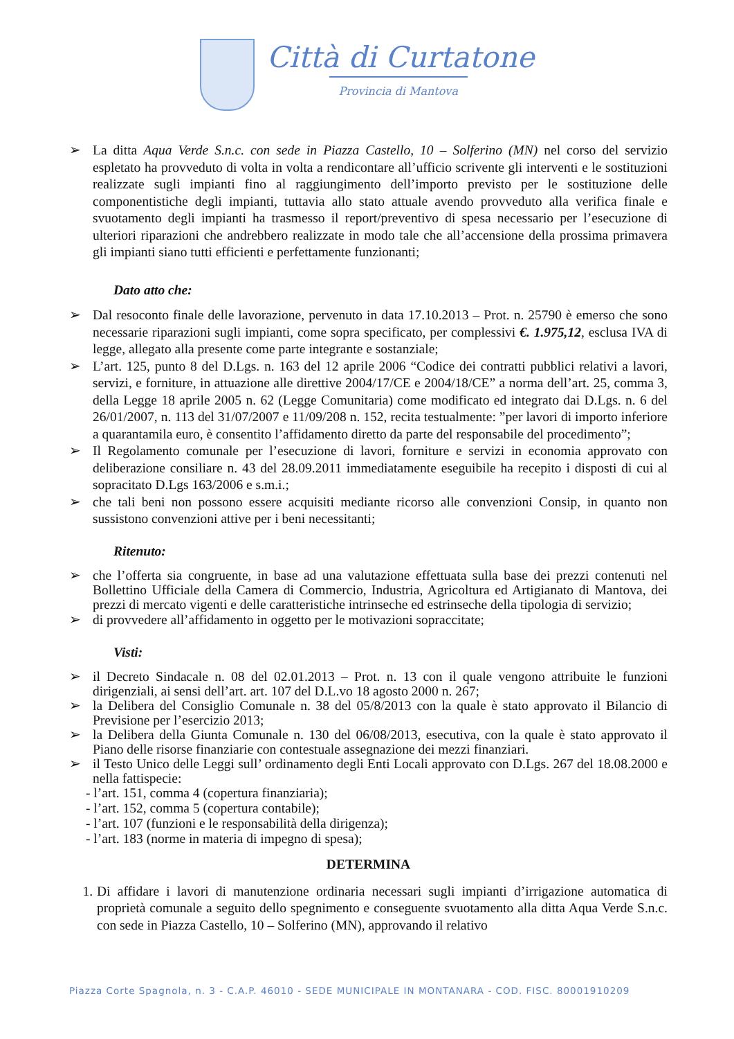Città di Curtatone
Provincia di Mantova
➢ La ditta Aqua Verde S.n.c. con sede in Piazza Castello, 10 – Solferino (MN) nel corso del servizio espletato ha provveduto di volta in volta a rendicontare all’ufficio scrivente gli interventi e le sostituzioni realizzate sugli impianti fino al raggiungimento dell’importo previsto per le sostituzione delle componentistiche degli impianti, tuttavia allo stato attuale avendo provveduto alla verifica finale e svuotamento degli impianti ha trasmesso il report/preventivo di spesa necessario per l’esecuzione di ulteriori riparazioni che andrebbero realizzate in modo tale che all’accensione della prossima primavera gli impianti siano tutti efficienti e perfettamente funzionanti;
Dato atto che:
➢ Dal resoconto finale delle lavorazione, pervenuto in data 17.10.2013 – Prot. n. 25790 è emerso che sono necessarie riparazioni sugli impianti, come sopra specificato, per complessivi €. 1.975,12, esclusa IVA di legge, allegato alla presente come parte integrante e sostanziale;
➢ L’art. 125, punto 8 del D.Lgs. n. 163 del 12 aprile 2006 “Codice dei contratti pubblici relativi a lavori, servizi, e forniture, in attuazione alle direttive 2004/17/CE e 2004/18/CE” a norma dell’art. 25, comma 3, della Legge 18 aprile 2005 n. 62 (Legge Comunitaria) come modificato ed integrato dai D.Lgs. n. 6 del 26/01/2007, n. 113 del 31/07/2007 e 11/09/208 n. 152, recita testualmente: ”per lavori di importo inferiore a quarantamila euro, è consentito l’affidamento diretto da parte del responsabile del procedimento”;
➢ Il Regolamento comunale per l’esecuzione di lavori, forniture e servizi in economia approvato con deliberazione consiliare n. 43 del 28.09.2011 immediatamente eseguibile ha recepito i disposti di cui al sopracitato D.Lgs 163/2006 e s.m.i.;
➢ che tali beni non possono essere acquisiti mediante ricorso alle convenzioni Consip, in quanto non sussistono convenzioni attive per i beni necessitanti;
Ritenuto:
➢ che l’offerta sia congruente, in base ad una valutazione effettuata sulla base dei prezzi contenuti nel Bollettino Ufficiale della Camera di Commercio, Industria, Agricoltura ed Artigianato di Mantova, dei prezzi di mercato vigenti e delle caratteristiche intrinseche ed estrinseche della tipologia di servizio;
➢ di provvedere all’affidamento in oggetto per le motivazioni sopraccitate;
Visti:
➢ il Decreto Sindacale n. 08 del 02.01.2013 – Prot. n. 13 con il quale vengono attribuite le funzioni dirigenziali, ai sensi dell’art. art. 107 del D.L.vo 18 agosto 2000 n. 267;
➢ la Delibera del Consiglio Comunale n. 38 del 05/8/2013 con la quale è stato approvato il Bilancio di Previsione per l’esercizio 2013;
➢ la Delibera della Giunta Comunale n. 130 del 06/08/2013, esecutiva, con la quale è stato approvato il Piano delle risorse finanziarie con contestuale assegnazione dei mezzi finanziari.
➢ il Testo Unico delle Leggi sull’ ordinamento degli Enti Locali approvato con D.Lgs. 267 del 18.08.2000 e nella fattispecie:
- l’art. 151, comma 4 (copertura finanziaria);
- l’art. 152, comma 5 (copertura contabile);
- l’art. 107 (funzioni e le responsabilità della dirigenza);
- l’art. 183 (norme in materia di impegno di spesa);
DETERMINA
1. Di affidare i lavori di manutenzione ordinaria necessari sugli impianti d’irrigazione automatica di proprietà comunale a seguito dello spegnimento e conseguente svuotamento alla ditta Aqua Verde S.n.c. con sede in Piazza Castello, 10 – Solferino (MN), approvando il relativo
Piazza Corte Spagnola, n. 3 - C.A.P. 46010 - SEDE MUNICIPALE IN MONTANARA - COD. FISC. 80001910209